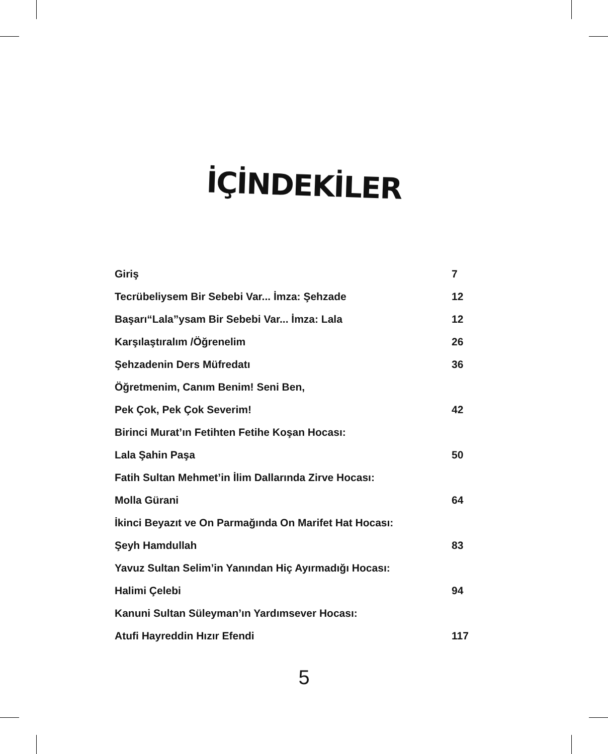İÇİNDEKİLER
| Giriş | 7 |
| Tecrübeliysem Bir Sebebi Var... İmza: Şehzade | 12 |
| Başarı“Lala”ysam Bir Sebebi Var... İmza: Lala | 12 |
| Karşılaştıralım /Öğrenelim | 26 |
| Şehzadenin Ders Müfredatı | 36 |
| Öğretmenim, Canım Benim! Seni Ben, | |
| Pek Çok, Pek Çok Severim! | 42 |
| Birinci Murat’ın Fetihten Fetihe Koşan Hocası: | |
| Lala Şahin Paşa | 50 |
| Fatih Sultan Mehmet’in İlim Dallarında Zirve Hocası: | |
| Molla Gürani | 64 |
| İkinci Beyazıt ve On Parmağında On Marifet Hat Hocası: | |
| Şeyh Hamdullah | 83 |
| Yavuz Sultan Selim’in Yanından Hiç Ayırmadığı Hocası: | |
| Halimi Çelebi | 94 |
| Kanuni Sultan Süleyman’ın Yardımsever Hocası: | |
| Atufi Hayreddin Hızır Efendi | 117 |
5